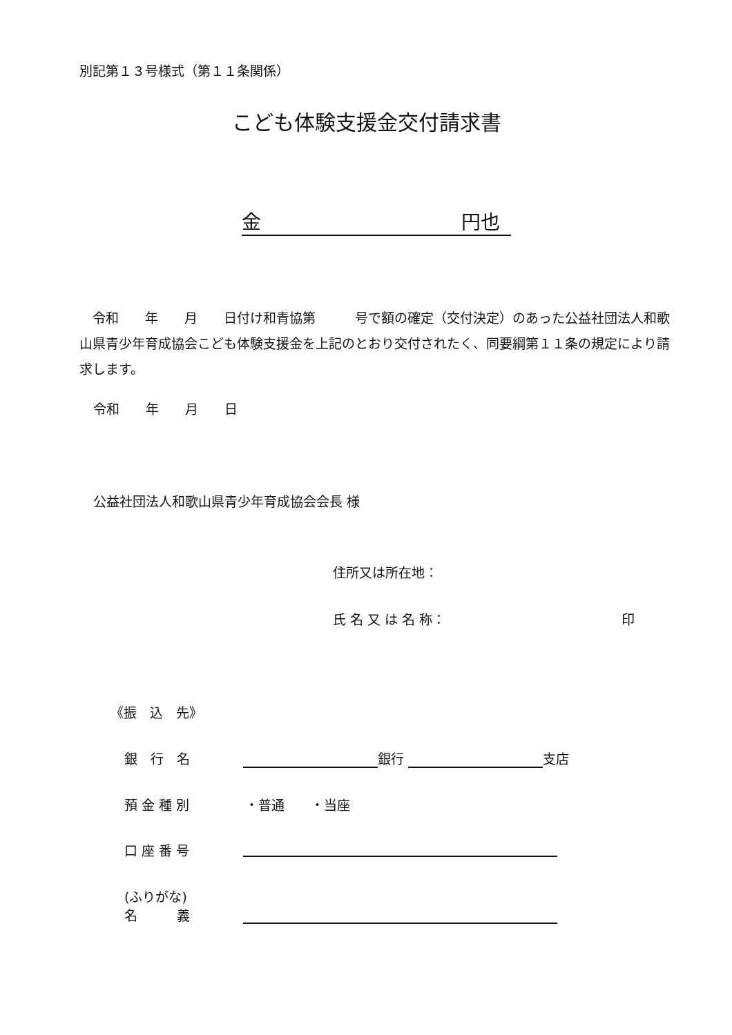別記第１３号様式（第１１条関係）
こども体験支援金交付請求書
金 円也
　令和　　年　　月　　日付け和青協第　　　号で額の確定（交付決定）のあった公益社団法人和歌山県青少年育成協会こども体験支援金を上記のとおり交付されたく、同要綱第１１条の規定により請求します。
令和　　年　　月　　日
公益社団法人和歌山県青少年育成協会会長 様
住所又は所在地：
氏 名 又 は 名 称： 印
《振　込　先》
銀　行　名 銀行 支店
預 金 種 別 ・普通　　・当座
口 座 番 号
(ふりがな)
名　　　義